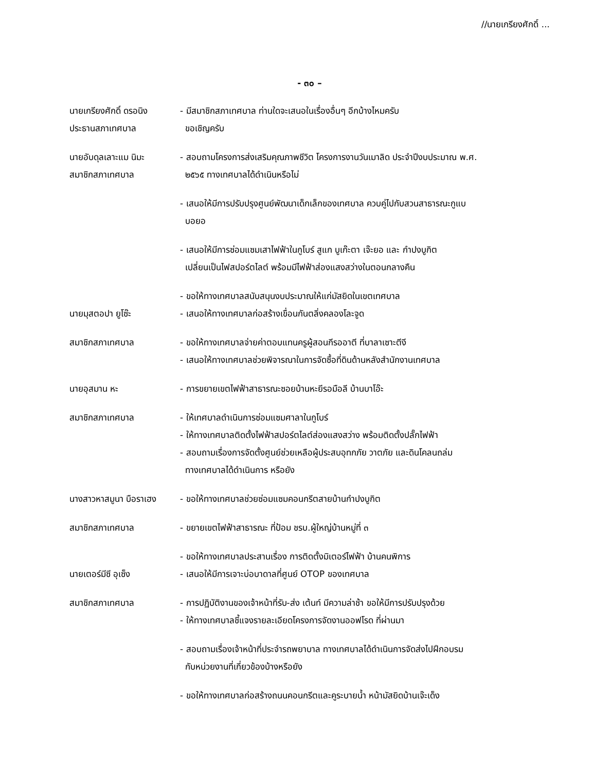//นายเกรียงศักดิ์ ...
- ๓๐ –
นายเกรียงศักดิ์ ดรอนิง
ประธานสภาเทศบาล
- มีสมาชิกสภาเทศบาล ท่านใดจะเสนอในเรื่องอื่นๆ อีกบ้างไหมครับ
ขอเชิญครับ
นายอับดุลเลาะแม นิมะ
สมาชิกสภาเทศบาล
- สอบถามโครงการส่งเสริมคุณภาพชีวิต โครงการงานวันเมาลิด ประจำปีงบประมาณ พ.ศ.
๒๕๖๕ ทางเทศบาลได้ดำเนินหรือไม่
- เสนอให้มีการปรับปรุงศูนย์พัฒนาเด็กเล็กของเทศบาล ควบคู่ไปกับสวนสาธารณะกูแบ
บอยอ
- เสนอให้มีการซ่อมแซมเสาไฟฟ้าในกูโบร์ สูแก บูเก๊ะตา เจ๊ะยอ และ กำปงบูกิต
เปลี่ยนเป็นไฟสปอร์ตไลต์ พร้อมมีไฟฟ้าส่องแสงสว่างในตอนกลางคืน
- ขอให้ทางเทศบาลสนับสนุนงบประมาณให้แก่มัสยิดในเขตเทศบาล
นายมุสตอปา ยูโซ๊ะ - เสนอให้ทางเทศบาลก่อสร้างเขื่อนกันตลิ่งคลองโละจูด
สมาชิกสภาเทศบาล - ขอให้ทางเทศบาลจ่ายค่าตอบแทนครูผู้สอนกีรออาตี ที่บาลาเซาะตีงี
- เสนอให้ทางเทศบาลช่วยพิจารณาในการจัดซื้อที่ดินด้านหลังสำนักงานเทศบาล
นายอุสมาน หะ - การขยายเขตไฟฟ้าสาธารณะซอยบ้านหะยีรอมือลี บ้านบาโอ๊ะ
สมาชิกสภาเทศบาล - ให้เทศบาลดำเนินการซ่อมแซมศาลาในกูโบร์
- ให้ทางเทศบาลติดตั้งไฟฟ้าสปอร์ตไลต์ส่องแสงสว่าง พร้อมติดตั้งปลั๊กไฟฟ้า
- สอบถามเรื่องการจัดตั้งศูนย์ช่วยเหลือผู้ประสบอุทกภัย วาตภัย และดินโคลนถล่ม
ทางเทศบาลได้ดำเนินการ หรือยัง
นางสาวหาสมูนา บือราเฮง
- ขอให้ทางเทศบาลช่วยซ่อมแซมคอนกรีตสายบ้านกำปงบูกิต
สมาชิกสภาเทศบาล - ขยายเขตไฟฟ้าสาธารณะ ที่ป้อม ชรบ.ผู้ใหญ่บ้านหมู่ที่ ๓
- ขอให้ทางเทศบาลประสานเรื่อง การติดตั้งมิเตอร์ไฟฟ้า บ้านคนพิการ
นายเตอร์มีซี อุเซ็ง - เสนอให้มีการเจาะบ่อบาดาลที่ศูนย์ OTOP ของเทศบาล
สมาชิกสภาเทศบาล - การปฏิบัติงานของเจ้าหน้าที่รับ-ส่ง เต้นท์ มีความล่าช้า ขอให้มีการปรับปรุงด้วย
- ให้ทางเทศบาลชี้แจงรายละเอียดโครงการจัดงานออฟโรด ที่ผ่านมา
- สอบถามเรื่องเจ้าหน้าที่ประจำรถพยาบาล ทางเทศบาลได้ดำเนินการจัดส่งไปฝึกอบรม
กับหน่วยงานที่เกี่ยวข้องบ้างหรือยัง
- ขอให้ทางเทศบาลก่อสร้างถนนคอนกรีตและคูระบายน้ำ หน้ามัสยิดบ้านเจ๊ะเด็ง